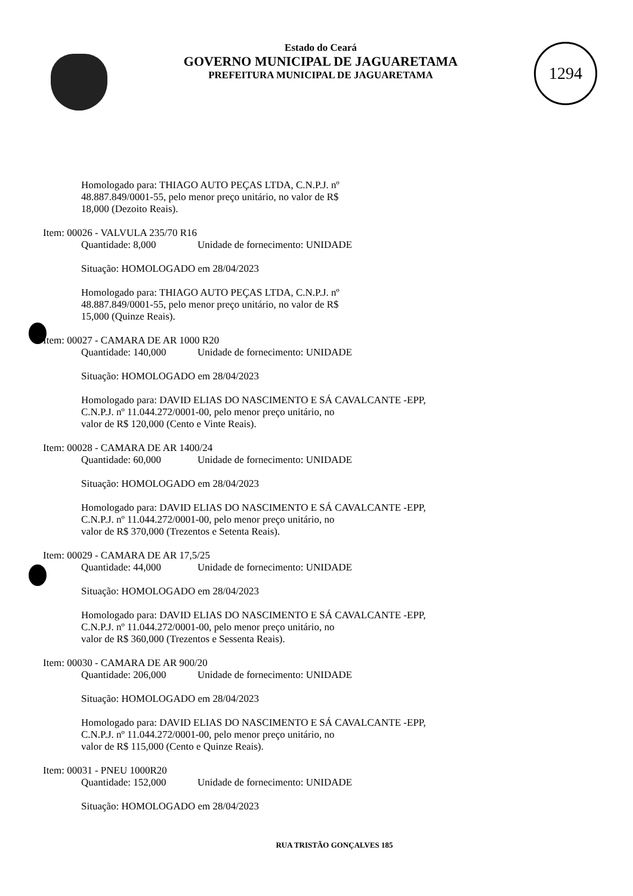Estado do Ceará
GOVERNO MUNICIPAL DE JAGUARETAMA
PREFEITURA MUNICIPAL DE JAGUARETAMA
1294
Homologado para: THIAGO AUTO PEÇAS LTDA, C.N.P.J. nº
48.887.849/0001-55, pelo menor preço unitário, no valor de R$
18,000 (Dezoito Reais).
Item: 00026 - VALVULA 235/70 R16
Quantidade: 8,000 Unidade de fornecimento: UNIDADE
Situação: HOMOLOGADO em 28/04/2023
Homologado para: THIAGO AUTO PEÇAS LTDA, C.N.P.J. nº
48.887.849/0001-55, pelo menor preço unitário, no valor de R$
15,000 (Quinze Reais).
Item: 00027 - CAMARA DE AR 1000 R20
Quantidade: 140,000 Unidade de fornecimento: UNIDADE
Situação: HOMOLOGADO em 28/04/2023
Homologado para: DAVID ELIAS DO NASCIMENTO E SÁ CAVALCANTE -EPP,
C.N.P.J. nº 11.044.272/0001-00, pelo menor preço unitário, no
valor de R$ 120,000 (Cento e Vinte Reais).
Item: 00028 - CAMARA DE AR 1400/24
Quantidade: 60,000 Unidade de fornecimento: UNIDADE
Situação: HOMOLOGADO em 28/04/2023
Homologado para: DAVID ELIAS DO NASCIMENTO E SÁ CAVALCANTE -EPP,
C.N.P.J. nº 11.044.272/0001-00, pelo menor preço unitário, no
valor de R$ 370,000 (Trezentos e Setenta Reais).
Item: 00029 - CAMARA DE AR 17,5/25
Quantidade: 44,000 Unidade de fornecimento: UNIDADE
Situação: HOMOLOGADO em 28/04/2023
Homologado para: DAVID ELIAS DO NASCIMENTO E SÁ CAVALCANTE -EPP,
C.N.P.J. nº 11.044.272/0001-00, pelo menor preço unitário, no
valor de R$ 360,000 (Trezentos e Sessenta Reais).
Item: 00030 - CAMARA DE AR 900/20
Quantidade: 206,000 Unidade de fornecimento: UNIDADE
Situação: HOMOLOGADO em 28/04/2023
Homologado para: DAVID ELIAS DO NASCIMENTO E SÁ CAVALCANTE -EPP,
C.N.P.J. nº 11.044.272/0001-00, pelo menor preço unitário, no
valor de R$ 115,000 (Cento e Quinze Reais).
Item: 00031 - PNEU 1000R20
Quantidade: 152,000 Unidade de fornecimento: UNIDADE
Situação: HOMOLOGADO em 28/04/2023
RUA TRISTÃO GONÇALVES 185